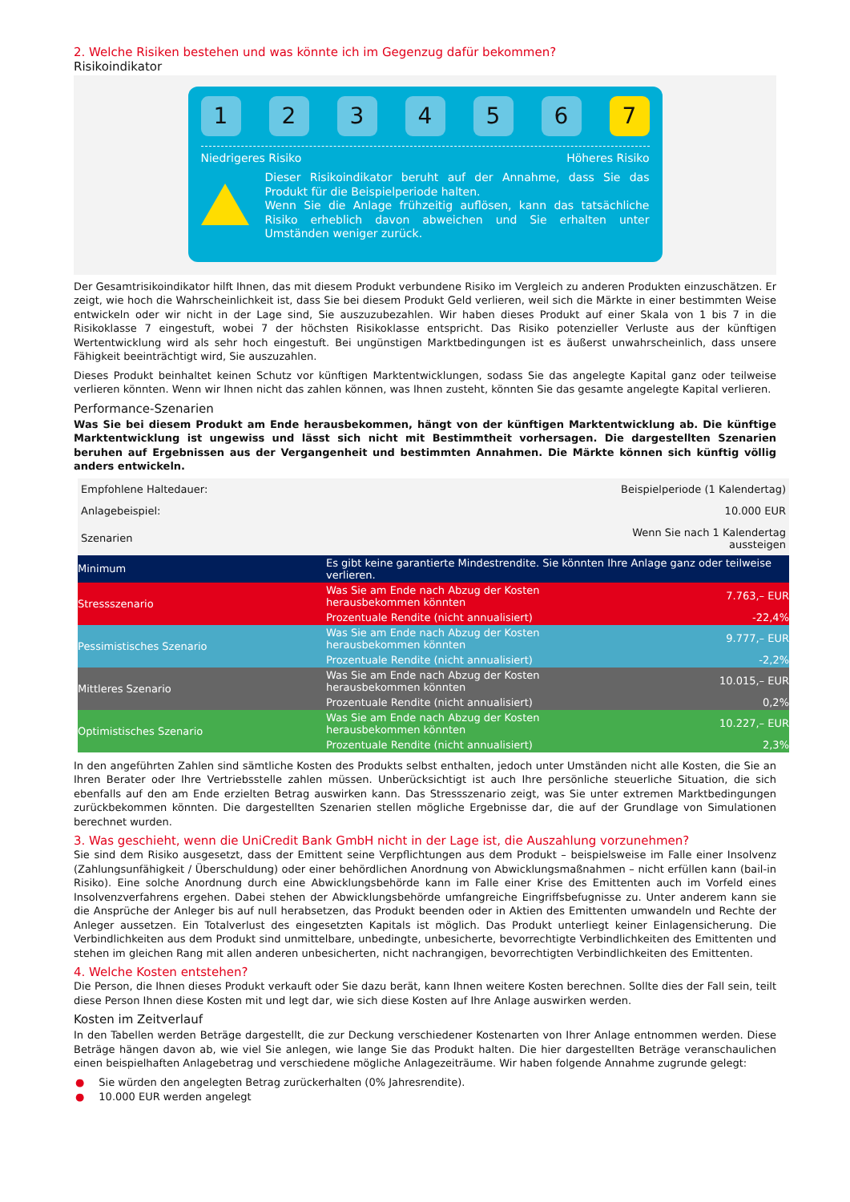2. Welche Risiken bestehen und was könnte ich im Gegenzug dafür bekommen?
Risikoindikator
1 2 3 4 5 6 7
Niedrigeres Risiko Höheres Risiko
Dieser Risikoindikator beruht auf der Annahme, dass Sie das Produkt für die Beispielperiode halten.
Wenn Sie die Anlage frühzeitig auflösen, kann das tatsächliche Risiko erheblich davon abweichen und Sie erhalten unter Umständen weniger zurück.
Der Gesamtrisikoindikator hilft Ihnen, das mit diesem Produkt verbundene Risiko im Vergleich zu anderen Produkten einzuschätzen. Er zeigt, wie hoch die Wahrscheinlichkeit ist, dass Sie bei diesem Produkt Geld verlieren, weil sich die Märkte in einer bestimmten Weise entwickeln oder wir nicht in der Lage sind, Sie auszuzubezahlen. Wir haben dieses Produkt auf einer Skala von 1 bis 7 in die Risikoklasse 7 eingestuft, wobei 7 der höchsten Risikoklasse entspricht. Das Risiko potenzieller Verluste aus der künftigen Wertentwicklung wird als sehr hoch eingestuft. Bei ungünstigen Marktbedingungen ist es äußerst unwahrscheinlich, dass unsere Fähigkeit beeinträchtigt wird, Sie auszuzahlen.
Dieses Produkt beinhaltet keinen Schutz vor künftigen Marktentwicklungen, sodass Sie das angelegte Kapital ganz oder teilweise verlieren könnten. Wenn wir Ihnen nicht das zahlen können, was Ihnen zusteht, könnten Sie das gesamte angelegte Kapital verlieren.
Performance-Szenarien
Was Sie bei diesem Produkt am Ende herausbekommen, hängt von der künftigen Marktentwicklung ab. Die künftige Marktentwicklung ist ungewiss und lässt sich nicht mit Bestimmtheit vorhersagen. Die dargestellten Szenarien beruhen auf Ergebnissen aus der Vergangenheit und bestimmten Annahmen. Die Märkte können sich künftig völlig anders entwickeln.
| Empfohlene Haltedauer: | | Beispielperiode (1 Kalendertag) |
| Anlagebeispiel: | | 10.000 EUR |
| Szenarien | | Wenn Sie nach 1 Kalendertag aussteigen |
| Minimum | Es gibt keine garantierte Mindestrendite. Sie könnten Ihre Anlage ganz oder teilweise verlieren. | |
| Stressszenario | Was Sie am Ende nach Abzug der Kosten herausbekommen könnten | 7.763,– EUR |
| | Prozentuale Rendite (nicht annualisiert) | -22,4% |
| Pessimistisches Szenario | Was Sie am Ende nach Abzug der Kosten herausbekommen könnten | 9.777,– EUR |
| | Prozentuale Rendite (nicht annualisiert) | -2,2% |
| Mittleres Szenario | Was Sie am Ende nach Abzug der Kosten herausbekommen könnten | 10.015,– EUR |
| | Prozentuale Rendite (nicht annualisiert) | 0,2% |
| Optimistisches Szenario | Was Sie am Ende nach Abzug der Kosten herausbekommen könnten | 10.227,– EUR |
| | Prozentuale Rendite (nicht annualisiert) | 2,3% |
In den angeführten Zahlen sind sämtliche Kosten des Produkts selbst enthalten, jedoch unter Umständen nicht alle Kosten, die Sie an Ihren Berater oder Ihre Vertriebsstelle zahlen müssen. Unberücksichtigt ist auch Ihre persönliche steuerliche Situation, die sich ebenfalls auf den am Ende erzielten Betrag auswirken kann. Das Stressszenario zeigt, was Sie unter extremen Marktbedingungen zurückbekommen könnten. Die dargestellten Szenarien stellen mögliche Ergebnisse dar, die auf der Grundlage von Simulationen berechnet wurden.
3. Was geschieht, wenn die UniCredit Bank GmbH nicht in der Lage ist, die Auszahlung vorzunehmen?
Sie sind dem Risiko ausgesetzt, dass der Emittent seine Verpflichtungen aus dem Produkt – beispielsweise im Falle einer Insolvenz (Zahlungsunfähigkeit / Überschuldung) oder einer behördlichen Anordnung von Abwicklungsmaßnahmen – nicht erfüllen kann (bail-in Risiko). Eine solche Anordnung durch eine Abwicklungsbehörde kann im Falle einer Krise des Emittenten auch im Vorfeld eines Insolvenzverfahrens ergehen. Dabei stehen der Abwicklungsbehörde umfangreiche Eingriffsbefugnisse zu. Unter anderem kann sie die Ansprüche der Anleger bis auf null herabsetzen, das Produkt beenden oder in Aktien des Emittenten umwandeln und Rechte der Anleger aussetzen. Ein Totalverlust des eingesetzten Kapitals ist möglich. Das Produkt unterliegt keiner Einlagensicherung. Die Verbindlichkeiten aus dem Produkt sind unmittelbare, unbedingte, unbesicherte, bevorrechtigte Verbindlichkeiten des Emittenten und stehen im gleichen Rang mit allen anderen unbesicherten, nicht nachrangigen, bevorrechtigten Verbindlichkeiten des Emittenten.
4. Welche Kosten entstehen?
Die Person, die Ihnen dieses Produkt verkauft oder Sie dazu berät, kann Ihnen weitere Kosten berechnen. Sollte dies der Fall sein, teilt diese Person Ihnen diese Kosten mit und legt dar, wie sich diese Kosten auf Ihre Anlage auswirken werden.
Kosten im Zeitverlauf
In den Tabellen werden Beträge dargestellt, die zur Deckung verschiedener Kostenarten von Ihrer Anlage entnommen werden. Diese Beträge hängen davon ab, wie viel Sie anlegen, wie lange Sie das Produkt halten. Die hier dargestellten Beträge veranschaulichen einen beispielhaften Anlagebetrag und verschiedene mögliche Anlagezeiträume. Wir haben folgende Annahme zugrunde gelegt:
● Sie würden den angelegten Betrag zurückerhalten (0% Jahresrendite).
● 10.000 EUR werden angelegt